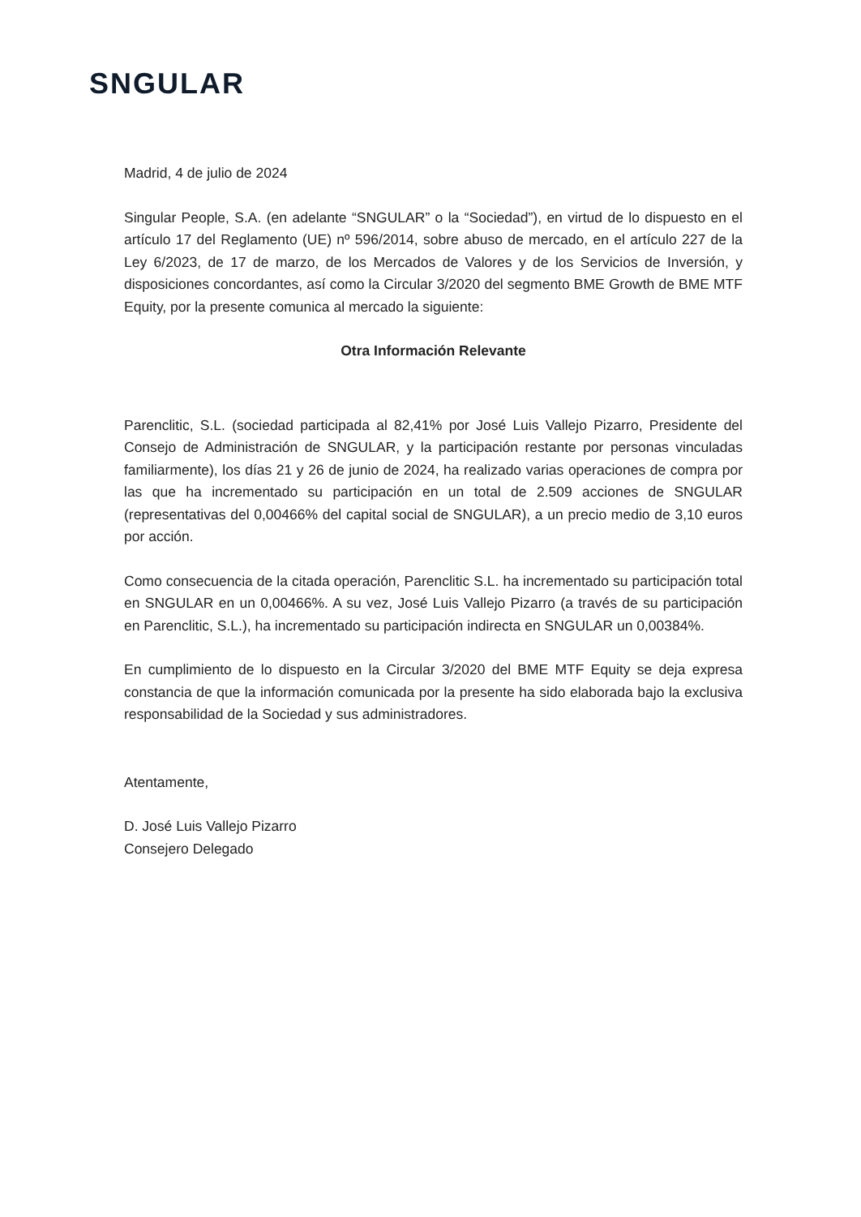SNGULAR
Madrid, 4 de julio de 2024
Singular People, S.A. (en adelante “SNGULAR” o la “Sociedad”), en virtud de lo dispuesto en el artículo 17 del Reglamento (UE) nº 596/2014, sobre abuso de mercado, en el artículo 227 de la Ley 6/2023, de 17 de marzo, de los Mercados de Valores y de los Servicios de Inversión, y disposiciones concordantes, así como la Circular 3/2020 del segmento BME Growth de BME MTF Equity, por la presente comunica al mercado la siguiente:
Otra Información Relevante
Parenclitic, S.L. (sociedad participada al 82,41% por José Luis Vallejo Pizarro, Presidente del Consejo de Administración de SNGULAR, y la participación restante por personas vinculadas familiarmente), los días 21 y 26 de junio de 2024, ha realizado varias operaciones de compra por las que ha incrementado su participación en un total de 2.509 acciones de SNGULAR (representativas del 0,00466% del capital social de SNGULAR), a un precio medio de 3,10 euros por acción.
Como consecuencia de la citada operación, Parenclitic S.L. ha incrementado su participación total en SNGULAR en un 0,00466%. A su vez, José Luis Vallejo Pizarro (a través de su participación en Parenclitic, S.L.), ha incrementado su participación indirecta en SNGULAR un 0,00384%.
En cumplimiento de lo dispuesto en la Circular 3/2020 del BME MTF Equity se deja expresa constancia de que la información comunicada por la presente ha sido elaborada bajo la exclusiva responsabilidad de la Sociedad y sus administradores.
Atentamente,
D. José Luis Vallejo Pizarro
Consejero Delegado